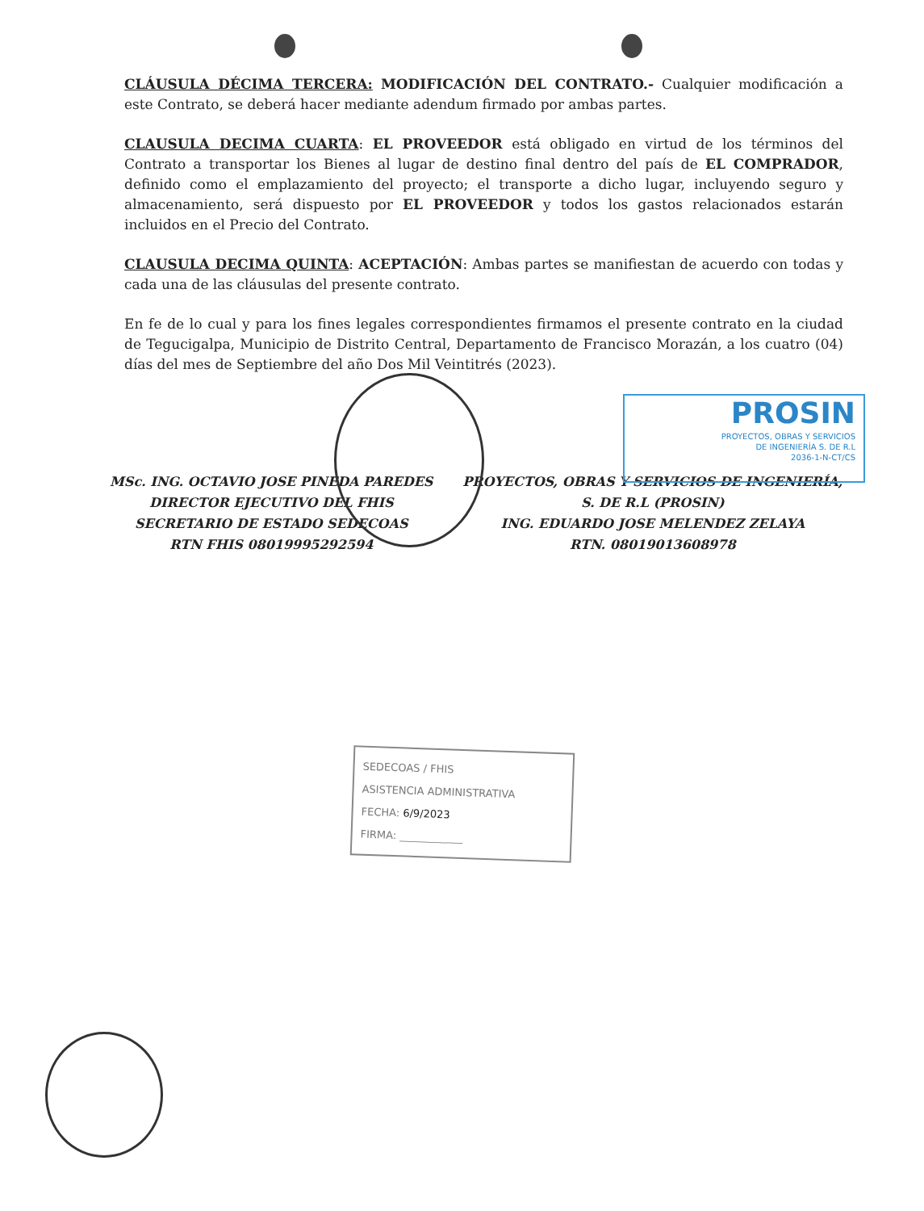PROSIN
PROYECTOS, OBRAS Y SERVICIOS
DE INGENIERÍA S. DE R.L
2036-1-N-CT/CS
CLÁUSULA DÉCIMA TERCERA: MODIFICACIÓN DEL CONTRATO.- Cualquier modificación a este Contrato, se deberá hacer mediante adendum firmado por ambas partes.
CLAUSULA DECIMA CUARTA: EL PROVEEDOR está obligado en virtud de los términos del Contrato a transportar los Bienes al lugar de destino final dentro del país de EL COMPRADOR, definido como el emplazamiento del proyecto; el transporte a dicho lugar, incluyendo seguro y almacenamiento, será dispuesto por EL PROVEEDOR y todos los gastos relacionados estarán incluidos en el Precio del Contrato.
CLAUSULA DECIMA QUINTA: ACEPTACIÓN: Ambas partes se manifiestan de acuerdo con todas y cada una de las cláusulas del presente contrato.
En fe de lo cual y para los fines legales correspondientes firmamos el presente contrato en la ciudad de Tegucigalpa, Municipio de Distrito Central, Departamento de Francisco Morazán, a los cuatro (04) días del mes de Septiembre del año Dos Mil Veintitrés (2023).
MSc. ING. OCTAVIO JOSE PINEDA PAREDES
DIRECTOR EJECUTIVO DEL FHIS
SECRETARIO DE ESTADO SEDECOAS
RTN FHIS 08019995292594
PROYECTOS, OBRAS Y SERVICIOS DE INGENIERÍA,
S. DE R.L (PROSIN)
ING. EDUARDO JOSE MELENDEZ ZELAYA
RTN. 08019013608978
SEDECOAS / FHIS
ASISTENCIA ADMINISTRATIVA
FECHA: 6/9/2023
FIRMA: ____________